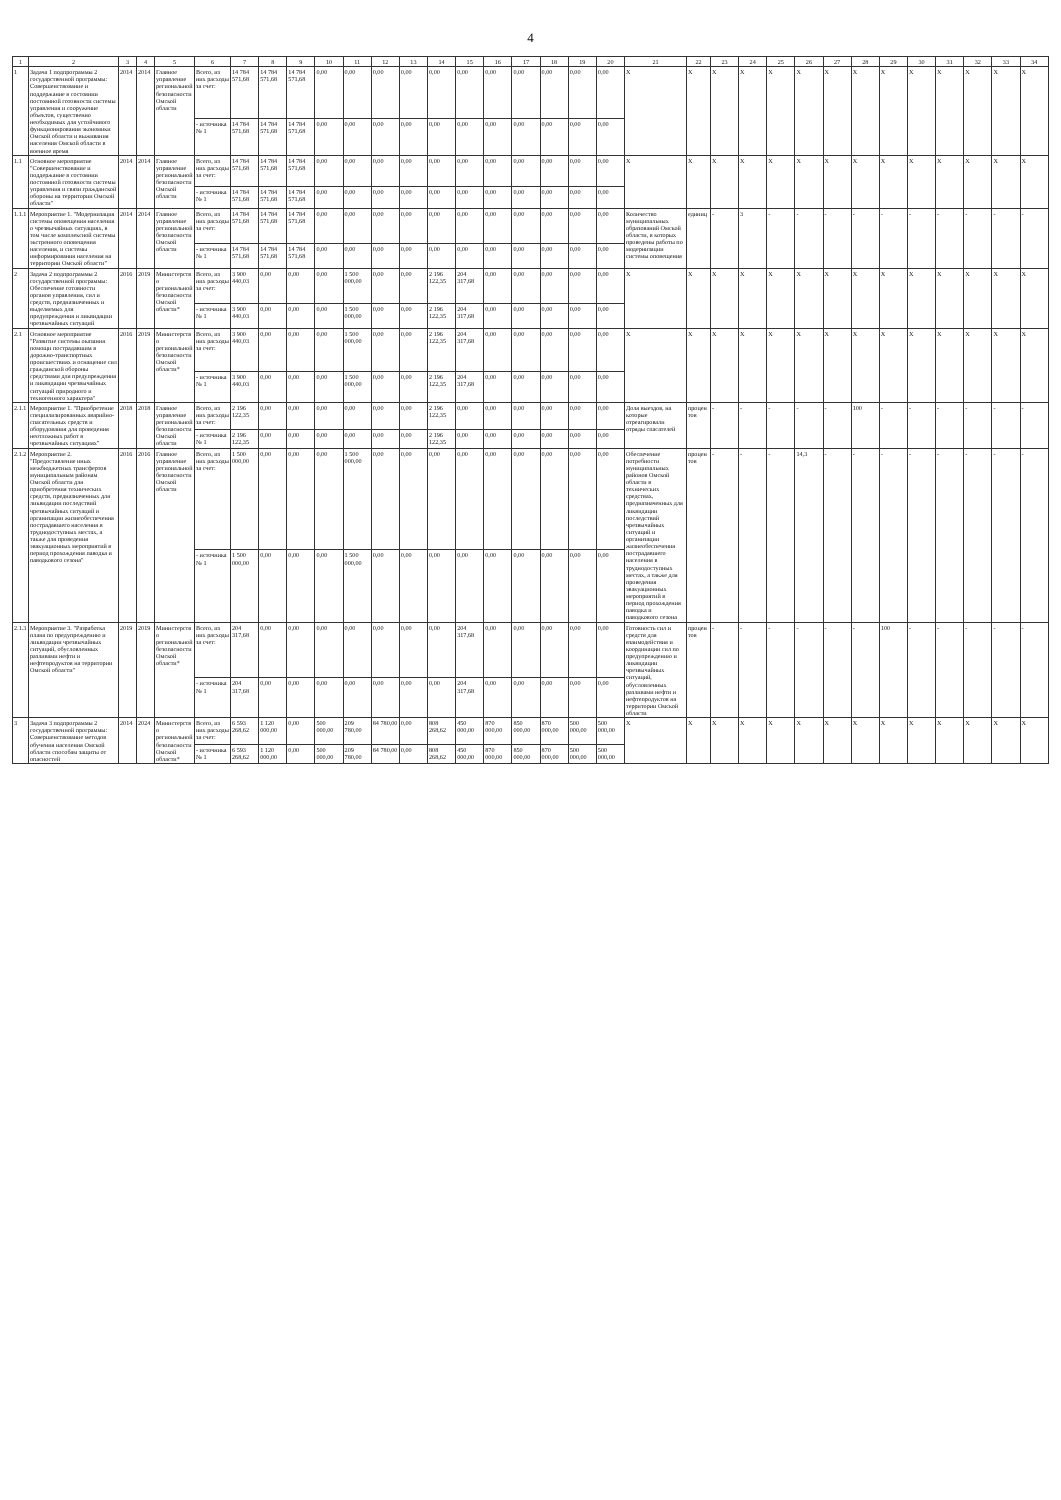4
| 1 | 2 | 3 | 4 | 5 | 6 | 7 | 8 | 9 | 10 | 11 | 12 | 13 | 14 | 15 | 16 | 17 | 18 | 19 | 20 | 21 | 22 | 23 | 24 | 25 | 26 | 27 | 28 | 29 | 30 | 31 | 32 | 33 | 34 |
| --- | --- | --- | --- | --- | --- | --- | --- | --- | --- | --- | --- | --- | --- | --- | --- | --- | --- | --- | --- | --- | --- | --- | --- | --- | --- | --- | --- | --- | --- | --- | --- | --- | --- |
| 1 | Задача 1 подпрограммы 2 государственной программы: Совершенствование и поддержание в состоянии постоянной готовности системы управления и сооружение объектов, существенно необходимых для устойчивого функционирования экономики Омской области и выживания населения Омской области в военное время | 2014 | 2014 | Главное управление региональной безопасности Омской области | Всего, из них расходы за счет: | 14 784 571,68 | 14 784 571,68 | 14 784 571,68 | 0,00 | 0,00 | 0,00 | 0,00 | 0,00 | 0,00 | 0,00 | 0,00 | 0,00 | 0,00 | 0,00 | X | X | X | X | X | X | X | X | X | X | X | X | X | X |
| | | | | | - источника № 1 | 14 784 571,68 | 14 784 571,68 | 14 784 571,68 | 0,00 | 0,00 | 0,00 | 0,00 | 0,00 | 0,00 | 0,00 | 0,00 | 0,00 | 0,00 | 0,00 | | | | | | | | | | | | | | |
| 1.1 | Основное мероприятие "Совершенствование и поддержание в состоянии постоянной готовности системы управления и связи гражданской обороны на территории Омской области" | 2014 | 2014 | Главное управление региональной безопасности Омской области | Всего, из них расходы за счет: | 14 784 571,68 | 14 784 571,68 | 14 784 571,68 | 0,00 | 0,00 | 0,00 | 0,00 | 0,00 | 0,00 | 0,00 | 0,00 | 0,00 | 0,00 | 0,00 | X | X | X | X | X | X | X | X | X | X | X | X | X | X |
| | | | | | - источника № 1 | 14 784 571,68 | 14 784 571,68 | 14 784 571,68 | 0,00 | 0,00 | 0,00 | 0,00 | 0,00 | 0,00 | 0,00 | 0,00 | 0,00 | 0,00 | 0,00 | | | | | | | | | | | | | | |
| 1.1.1 | Мероприятие 1. "Модернизация системы оповещения населения о чрезвычайных ситуациях, в том числе комплексной системы экстренного оповещения населения, и системы информирования населения на территории Омской области" | 2014 | 2014 | Главное управление региональной безопасности Омской области | Всего, из них расходы за счет: | 14 784 571,68 | 14 784 571,68 | 14 784 571,68 | 0,00 | 0,00 | 0,00 | 0,00 | 0,00 | 0,00 | 0,00 | 0,00 | 0,00 | 0,00 | 0,00 | Количество муниципальных образований Омской области, в которых проведены работы по модернизации системы оповещения | единиц | - | 3 | - | - | - | - | - | - | - | - | - | - |
| | | | | | - источника № 1 | 14 784 571,68 | 14 784 571,68 | 14 784 571,68 | 0,00 | 0,00 | 0,00 | 0,00 | 0,00 | 0,00 | 0,00 | 0,00 | 0,00 | 0,00 | 0,00 | | | | | | | | | | | | | | |
| 2 | Задача 2 подпрограммы 2 государственной программы: Обеспечение готовности органов управления, сил и средств, предназначенных и выделяемых для предупреждения и ликвидации чрезвычайных ситуаций | 2016 | 2019 | Министерство региональной безопасности Омской области* | Всего, из них расходы за счет: | 3 900 440,03 | 0,00 | 0,00 | 0,00 | 1 500 000,00 | 0,00 | 0,00 | 2 196 122,35 | 204 317,68 | 0,00 | 0,00 | 0,00 | 0,00 | 0,00 | X | X | X | X | X | X | X | X | X | X | X | X | X | X |
| | | | | | - источника № 1 | 3 900 440,03 | 0,00 | 0,00 | 0,00 | 1 500 000,00 | 0,00 | 0,00 | 2 196 122,35 | 204 317,68 | 0,00 | 0,00 | 0,00 | 0,00 | 0,00 | | | | | | | | | | | | | | |
| 2.1 | Основное мероприятие "Развитие системы оказания помощи пострадавшим в дорожно-транспортных происшествиях и оснащение сил гражданской обороны средствами для предупреждения и ликвидации чрезвычайных ситуаций природного и техногенного характера" | 2016 | 2019 | Министерство региональной безопасности Омской области* | Всего, из них расходы за счет: | 3 900 440,03 | 0,00 | 0,00 | 0,00 | 1 500 000,00 | 0,00 | 0,00 | 2 196 122,35 | 204 317,68 | 0,00 | 0,00 | 0,00 | 0,00 | 0,00 | X | X | X | X | X | X | X | X | X | X | X | X | X | X |
| | | | | | - источника № 1 | 3 900 440,03 | 0,00 | 0,00 | 0,00 | 1 500 000,00 | 0,00 | 0,00 | 2 196 122,35 | 204 317,68 | 0,00 | 0,00 | 0,00 | 0,00 | 0,00 | | | | | | | | | | | | | | |
| 2.1.1 | Мероприятие 1. "Приобретение специализированных аварийно-спасательных средств и оборудования для проведения неотложных работ в чрезвычайных ситуациях" | 2018 | 2018 | Главное управление региональной безопасности Омской области | Всего, из них расходы за счет: | 2 196 122,35 | 0,00 | 0,00 | 0,00 | 0,00 | 0,00 | 0,00 | 2 196 122,35 | 0,00 | 0,00 | 0,00 | 0,00 | 0,00 | 0,00 | Доля выездов, на которые отреагировали отряды спасателей | процентов | - | - | - | - | - | 100 | - | - | - | - | - | - |
| | | | | | - источника № 1 | 2 196 122,35 | 0,00 | 0,00 | 0,00 | 0,00 | 0,00 | 0,00 | 2 196 122,35 | 0,00 | 0,00 | 0,00 | 0,00 | 0,00 | 0,00 | | | | | | | | | | | | | | |
| 2.1.2 | Мероприятие 2. "Предоставление иных межбюджетных трансфертов муниципальным районам Омской области для приобретения технических средств, предназначенных для ликвидации последствий чрезвычайных ситуаций и организации жизнеобеспечения пострадавшего населения в труднодоступных местах, а также для проведения эвакуационных мероприятий в период прохождения паводка и паводкового сезона" | 2016 | 2016 | Главное управление региональной безопасности Омской области | Всего, из них расходы за счет: | 1 500 000,00 | 0,00 | 0,00 | 0,00 | 1 500 000,00 | 0,00 | 0,00 | 0,00 | 0,00 | 0,00 | 0,00 | 0,00 | 0,00 | 0,00 | Обеспечение потребности муниципальных районов Омской области в технических средствах, предназначенных для ликвидации последствий чрезвычайных ситуаций и организации жизнеобеспечения пострадавшего населения в труднодоступных местах, а также для проведения эвакуационных мероприятий в период прохождения паводка и паводкового сезона | процентов | - | - | - | 14,3 | - | - | - | - | - | - | - | - |
| | | | | | - источника № 1 | 1 500 000,00 | 0,00 | 0,00 | 0,00 | 1 500 000,00 | 0,00 | 0,00 | 0,00 | 0,00 | 0,00 | 0,00 | 0,00 | 0,00 | 0,00 | | | | | | | | | | | | | | |
| 2.1.3 | Мероприятие 3. "Разработка плана по предупреждению и ликвидации чрезвычайных ситуаций, обусловленных разливами нефти и нефтепродуктов на территории Омской области" | 2019 | 2019 | Министерство региональной безопасности Омской области* | Всего, из них расходы за счет: | 204 317,68 | 0,00 | 0,00 | 0,00 | 0,00 | 0,00 | 0,00 | 0,00 | 204 317,68 | 0,00 | 0,00 | 0,00 | 0,00 | 0,00 | Готовность сил и средств для взаимодействия и координации сил по предупреждению и ликвидации чрезвычайных ситуаций, обусловленных разливами нефти и нефтепродуктов на территории Омской области | процентов | - | - | - | - | - | - | 100 | - | - | - | - | - |
| | | | | | - источника № 1 | 204 317,68 | 0,00 | 0,00 | 0,00 | 0,00 | 0,00 | 0,00 | 0,00 | 204 317,68 | 0,00 | 0,00 | 0,00 | 0,00 | 0,00 | | | | | | | | | | | | | | |
| 3 | Задача 3 подпрограммы 2 государственной программы: Совершенствование методов обучения населения Омской области способам защиты от опасностей | 2014 | 2024 | Министерство региональной безопасности Омской области* | Всего, из них расходы за счет: | 6 593 268,62 | 1 120 000,00 | 0,00 | 500 000,00 | 209 780,00 | 84 780,00 | 0,00 | 808 268,62 | 450 000,00 | 870 000,00 | 850 000,00 | 870 000,00 | 500 000,00 | 500 000,00 | X | X | X | X | X | X | X | X | X | X | X | X | X | X |
| | | | | | - источника № 1 | 6 593 268,62 | 1 120 000,00 | 0,00 | 500 000,00 | 209 780,00 | 84 780,00 | 0,00 | 808 268,62 | 450 000,00 | 870 000,00 | 850 000,00 | 870 000,00 | 500 000,00 | 500 000,00 | | | | | | | | | | | | | | |